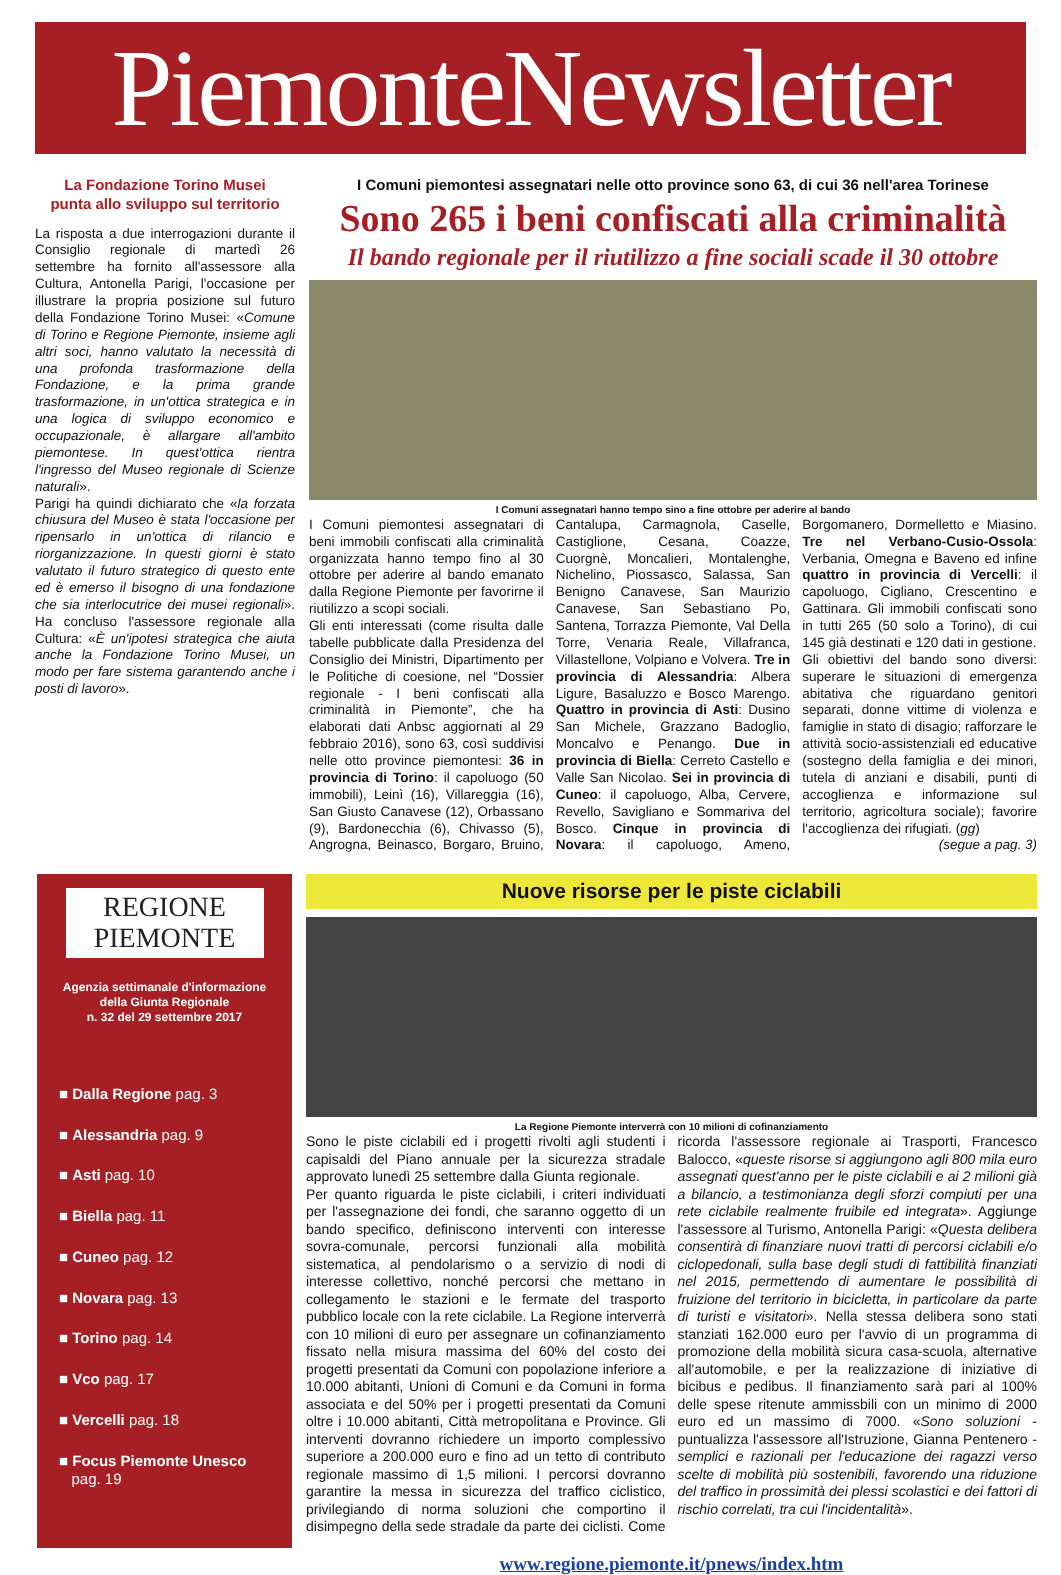PiemonteNewsletter
La Fondazione Torino Musei
punta allo sviluppo sul territorio
La risposta a due interrogazioni durante il Consiglio regionale di martedì 26 settembre ha fornito all'assessore alla Cultura, Antonella Parigi, l'occasione per illustrare la propria posizione sul futuro della Fondazione Torino Musei: «Comune di Torino e Regione Piemonte, insieme agli altri soci, hanno valutato la necessità di una profonda trasformazione della Fondazione, e la prima grande trasformazione, in un'ottica strategica e in una logica di sviluppo economico e occupazionale, è allargare all'ambito piemontese. In quest'ottica rientra l'ingresso del Museo regionale di Scienze naturali».
Parigi ha quindi dichiarato che «la forzata chiusura del Museo è stata l'occasione per ripensarlo in un'ottica di rilancio e riorganizzazione. In questi giorni è stato valutato il futuro strategico di questo ente ed è emerso il bisogno di una fondazione che sia interlocutrice dei musei regionali». Ha concluso l'assessore regionale alla Cultura: «È un'ipotesi strategica che aiuta anche la Fondazione Torino Musei, un modo per fare sistema garantendo anche i posti di lavoro».
I Comuni piemontesi assegnatari nelle otto province sono 63, di cui 36 nell'area Torinese
Sono 265 i beni confiscati alla criminalità
Il bando regionale per il riutilizzo a fine sociali scade il 30 ottobre
I Comuni assegnatari hanno tempo sino a fine ottobre per aderire al bando
I Comuni piemontesi assegnatari di beni immobili confiscati alla criminalità organizzata hanno tempo fino al 30 ottobre per aderire al bando emanato dalla Regione Piemonte per favorirne il riutilizzo a scopi sociali.
Gli enti interessati (come risulta dalle tabelle pubblicate dalla Presidenza del Consiglio dei Ministri, Dipartimento per le Politiche di coesione, nel “Dossier regionale - I beni confiscati alla criminalità in Piemonte”, che ha elaborati dati Anbsc aggiornati al 29 febbraio 2016), sono 63, così suddivisi nelle otto province piemontesi: 36 in provincia di Torino: il capoluogo (50 immobili), Leinì (16), Villareggia (16), San Giusto Canavese (12), Orbassano (9), Bardonecchia (6), Chivasso (5), Angrogna, Beinasco, Borgaro, Bruino, Cantalupa, Carmagnola, Caselle, Castiglione, Cesana, Coazze, Cuorgnè, Moncalieri, Montalenghe, Nichelino, Piossasco, Salassa, San Benigno Canavese, San Maurizio Canavese, San Sebastiano Po, Santena, Torrazza Piemonte, Val Della Torre, Venaria Reale, Villafranca, Villastellone, Volpiano e Volvera. Tre in provincia di Alessandria: Albera Ligure, Basaluzzo e Bosco Marengo. Quattro in provincia di Asti: Dusino San Michele, Grazzano Badoglio, Moncalvo e Penango. Due in provincia di Biella: Cerreto Castello e Valle San Nicolao. Sei in provincia di Cuneo: il capoluogo, Alba, Cervere, Revello, Savigliano e Sommariva del Bosco. Cinque in provincia di Novara: il capoluogo, Ameno, Borgomanero, Dormelletto e Miasino. Tre nel Verbano-Cusio-Ossola: Verbania, Omegna e Baveno ed infine quattro in provincia di Vercelli: il capoluogo, Cigliano, Crescentino e Gattinara. Gli immobili confiscati sono in tutti 265 (50 solo a Torino), di cui 145 già destinati e 120 dati in gestione.
Gli obiettivi del bando sono diversi: superare le situazioni di emergenza abitativa che riguardano genitori separati, donne vittime di violenza e famiglie in stato di disagio; rafforzare le attività socio-assistenziali ed educative (sostegno della famiglia e dei minori, tutela di anziani e disabili, punti di accoglienza e informazione sul territorio, agricoltura sociale); favorire l'accoglienza dei rifugiati. (gg)
(segue a pag. 3)
REGIONE
PIEMONTE
Agenzia settimanale d'informazione
della Giunta Regionale
n. 32 del 29 settembre 2017
■ Dalla Regione pag. 3
■ Alessandria pag. 9
■ Asti pag. 10
■ Biella pag. 11
■ Cuneo pag. 12
■ Novara pag. 13
■ Torino pag. 14
■ Vco pag. 17
■ Vercelli pag. 18
■ Focus Piemonte Unesco
pag. 19
Nuove risorse per le piste ciclabili
La Regione Piemonte interverrà con 10 milioni di cofinanziamento
Sono le piste ciclabili ed i progetti rivolti agli studenti i capisaldi del Piano annuale per la sicurezza stradale approvato lunedì 25 settembre dalla Giunta regionale.
Per quanto riguarda le piste ciclabili, i criteri individuati per l'assegnazione dei fondi, che saranno oggetto di un bando specifico, definiscono interventi con interesse sovra-comunale, percorsi funzionali alla mobilità sistematica, al pendolarismo o a servizio di nodi di interesse collettivo, nonché percorsi che mettano in collegamento le stazioni e le fermate del trasporto pubblico locale con la rete ciclabile. La Regione interverrà con 10 milioni di euro per assegnare un cofinanziamento fissato nella misura massima del 60% del costo dei progetti presentati da Comuni con popolazione inferiore a 10.000 abitanti, Unioni di Comuni e da Comuni in forma associata e del 50% per i progetti presentati da Comuni oltre i 10.000 abitanti, Città metropolitana e Province. Gli interventi dovranno richiedere un importo complessivo superiore a 200.000 euro e fino ad un tetto di contributo regionale massimo di 1,5 milioni. I percorsi dovranno garantire la messa in sicurezza del traffico ciclistico, privilegiando di norma soluzioni che comportino il disimpegno della sede stradale da parte dei ciclisti. Come ricorda l'assessore regionale ai Trasporti, Francesco Balocco, «queste risorse si aggiungono agli 800 mila euro assegnati quest'anno per le piste ciclabili e ai 2 milioni già a bilancio, a testimonianza degli sforzi compiuti per una rete ciclabile realmente fruibile ed integrata». Aggiunge l'assessore al Turismo, Antonella Parigi: «Questa delibera consentirà di finanziare nuovi tratti di percorsi ciclabili e/o ciclopedonali, sulla base degli studi di fattibilità finanziati nel 2015, permettendo di aumentare le possibilità di fruizione del territorio in bicicletta, in particolare da parte di turisti e visitatori». Nella stessa delibera sono stati stanziati 162.000 euro per l'avvio di un programma di promozione della mobilità sicura casa-scuola, alternative all'automobile, e per la realizzazione di iniziative di bicibus e pedibus. Il finanziamento sarà pari al 100% delle spese ritenute ammissbili con un minimo di 2000 euro ed un massimo di 7000. «Sono soluzioni - puntualizza l'assessore all'Istruzione, Gianna Pentenero - semplici e razionali per l'educazione dei ragazzi verso scelte di mobilità più sostenibili, favorendo una riduzione del traffico in prossimità dei plessi scolastici e dei fattori di rischio correlati, tra cui l'incidentalità».
www.regione.piemonte.it/pnews/index.htm